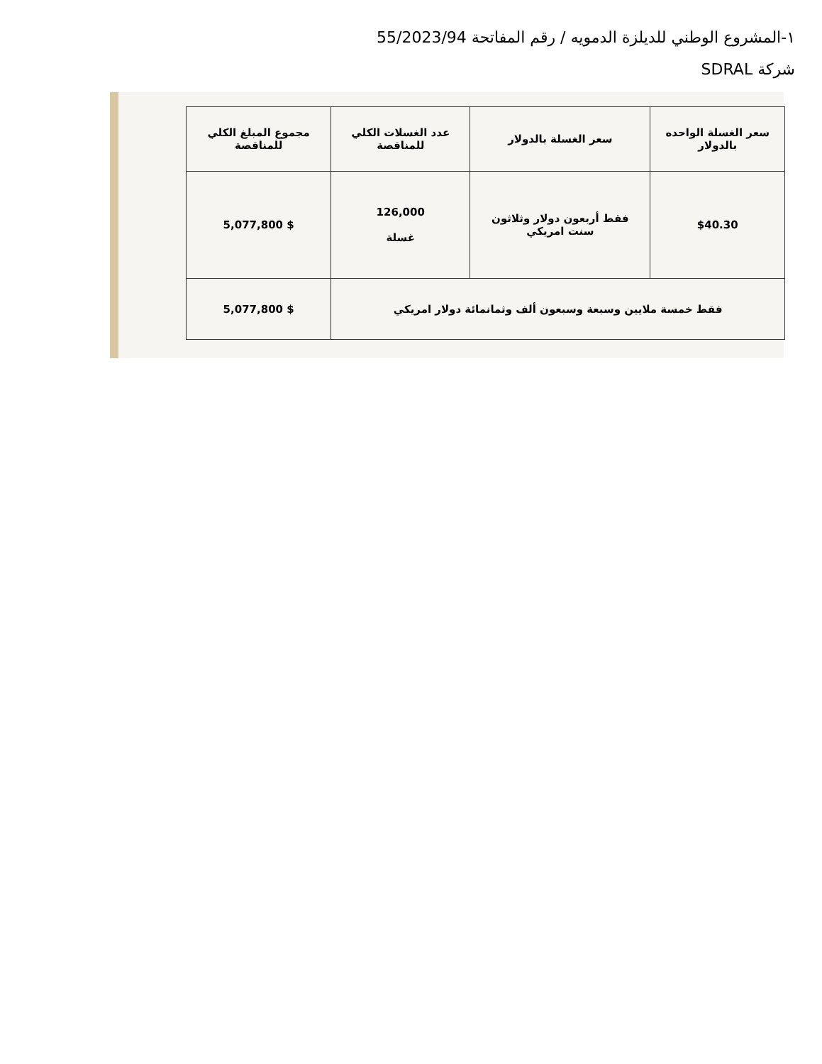١-المشروع الوطني للديلزة الدمويه / رقم المفاتحة 55/2023/94
شركة SDRAL
| سعر الغسلة الواحده بالدولار | سعر الغسلة بالدولار | عدد الغسلات الكلي للمناقصة | مجموع المبلغ الكلي للمناقصة |
| --- | --- | --- | --- |
| $40.30 | فقط أربعون دولار وثلاثون سنت امريكي | 126,000 غسلة | $ 5,077,800 |
| فقط خمسة ملايين وسبعة وسبعون ألف وثمانمائة دولار امريكي | | | $ 5,077,800 |